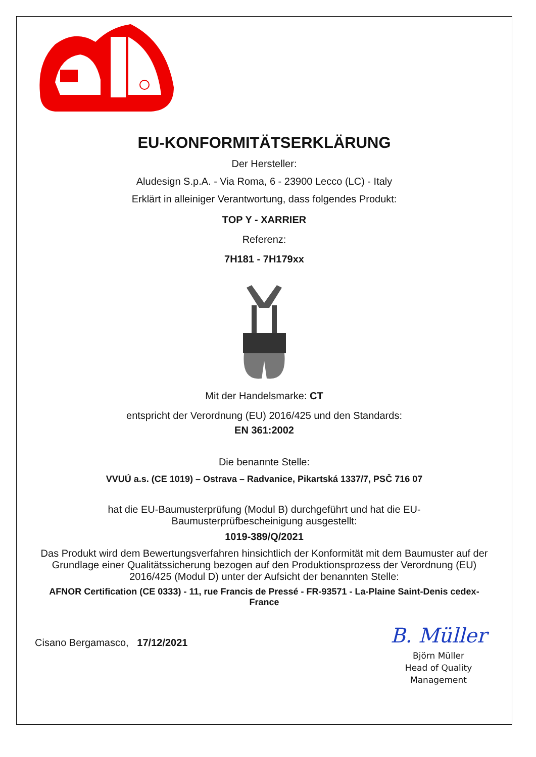EU-KONFORMITÄTSERKLÄRUNG
Der Hersteller:
Aludesign S.p.A. - Via Roma, 6 - 23900 Lecco (LC) - Italy
Erklärt in alleiniger Verantwortung, dass folgendes Produkt:
TOP Y - XARRIER
Referenz:
7H181 - 7H179xx
Mit der Handelsmarke: CT
entspricht der Verordnung (EU) 2016/425 und den Standards:
EN 361:2002
Die benannte Stelle:
VVUÚ a.s. (CE 1019) – Ostrava – Radvanice, Pikartská 1337/7, PSČ 716 07
hat die EU-Baumusterprüfung (Modul B) durchgeführt und hat die EU-Baumusterprüfbescheinigung ausgestellt:
1019-389/Q/2021
Das Produkt wird dem Bewertungsverfahren hinsichtlich der Konformität mit dem Baumuster auf der Grundlage einer Qualitätssicherung bezogen auf den Produktionsprozess der Verordnung (EU) 2016/425 (Modul D) unter der Aufsicht der benannten Stelle:
AFNOR Certification (CE 0333) - 11, rue Francis de Pressé - FR-93571 - La-Plaine Saint-Denis cedex-France
Cisano Bergamasco, 17/12/2021
B. Müller
Björn Müller
Head of Quality
Management